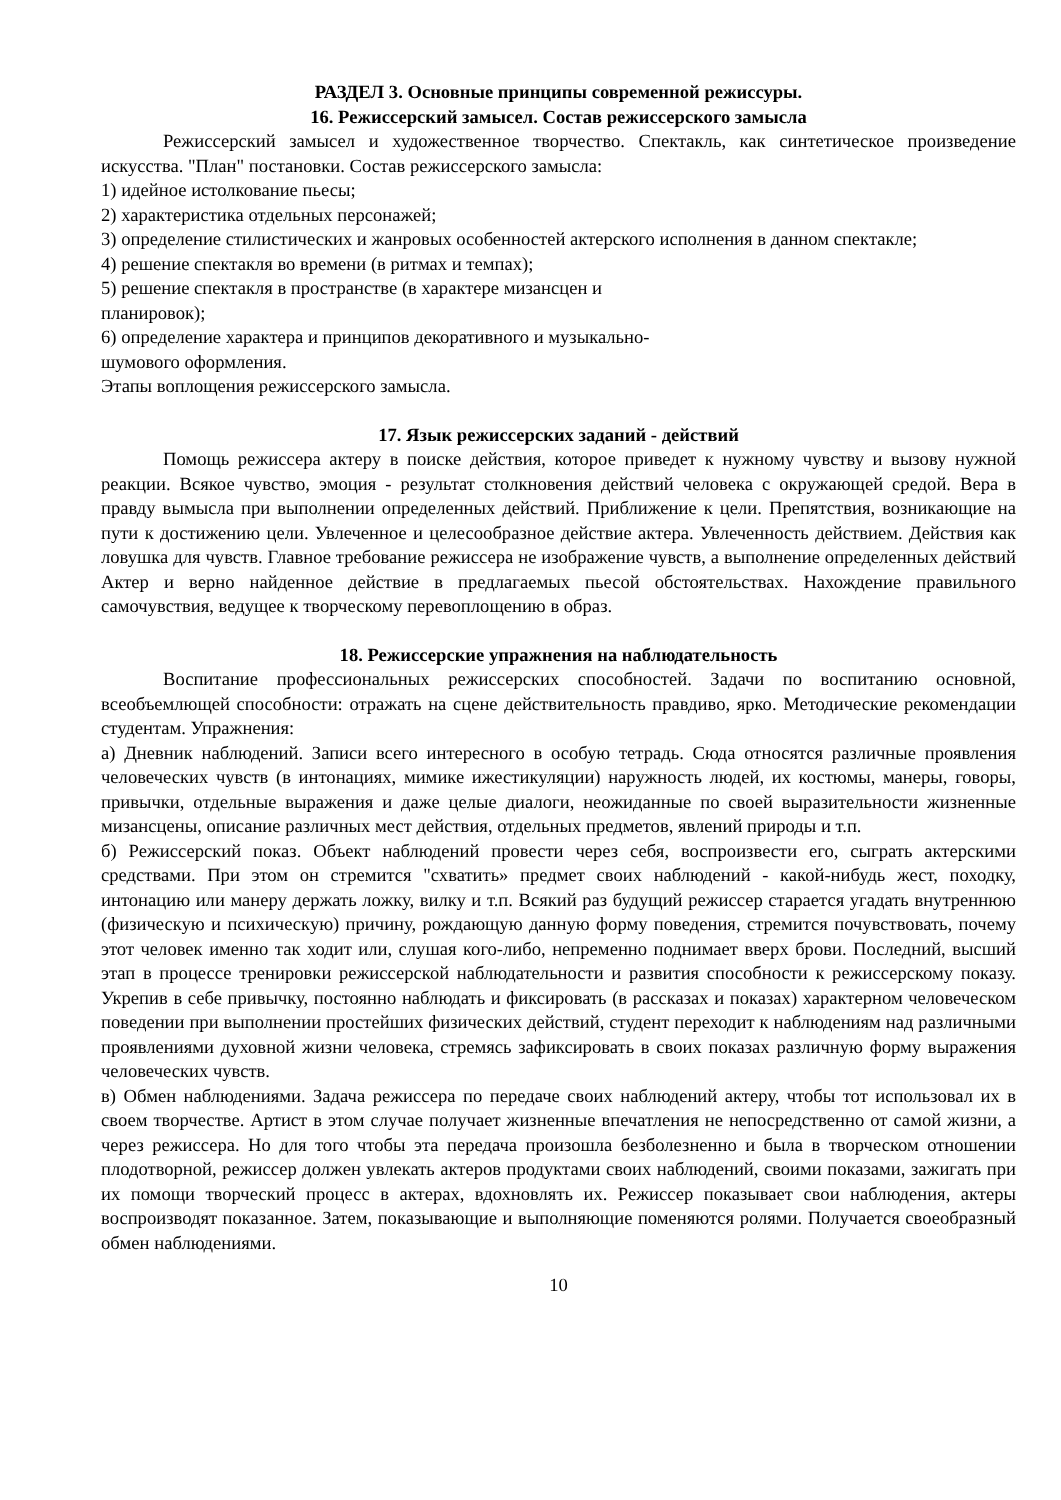РАЗДЕЛ 3. Основные принципы современной режиссуры.
16. Режиссерский замысел. Состав режиссерского замысла
Режиссерский замысел и художественное творчество. Спектакль, как синтетическое произведение искусства. "План" постановки. Состав режиссерского замысла:
1) идейное истолкование пьесы;
2) характеристика отдельных персонажей;
3) определение стилистических и жанровых особенностей актерского исполнения в данном спектакле;
4) решение спектакля во времени (в ритмах и темпах);
5) решение спектакля в пространстве (в характере мизансцен и
планировок);
6) определение характера и принципов декоративного и музыкально-
шумового оформления.
Этапы воплощения режиссерского замысла.
17. Язык режиссерских заданий - действий
Помощь режиссера актеру в поиске действия, которое приведет к нужному чувству и вызову нужной реакции. Всякое чувство, эмоция - результат столкновения действий человека с окружающей средой. Вера в правду вымысла при выполнении определенных действий. Приближение к цели. Препятствия, возникающие на пути к достижению цели. Увлеченное и целесообразное действие актера. Увлеченность действием. Действия как ловушка для чувств. Главное требование режиссера не изображение чувств, а выполнение определенных действий Актер и верно найденное действие в предлагаемых пьесой обстоятельствах. Нахождение правильного самочувствия, ведущее к творческому перевоплощению в образ.
18. Режиссерские упражнения на наблюдательность
Воспитание профессиональных режиссерских способностей. Задачи по воспитанию основной, всеобъемлющей способности: отражать на сцене действительность правдиво, ярко. Методические рекомендации студентам. Упражнения:
а) Дневник наблюдений. Записи всего интересного в особую тетрадь. Сюда относятся различные проявления человеческих чувств (в интонациях, мимике ижестикуляции) наружность людей, их костюмы, манеры, говоры, привычки, отдельные выражения и даже целые диалоги, неожиданные по своей выразительности жизненные мизансцены, описание различных мест действия, отдельных предметов, явлений природы и т.п.
б) Режиссерский показ. Объект наблюдений провести через себя, воспроизвести его, сыграть актерскими средствами. При этом он стремится "схватить» предмет своих наблюдений - какой-нибудь жест, походку, интонацию или манеру держать ложку, вилку и т.п. Всякий раз будущий режиссер старается угадать внутреннюю (физическую и психическую) причину, рождающую данную форму поведения, стремится почувствовать, почему этот человек именно так ходит или, слушая кого-либо, непременно поднимает вверх брови. Последний, высший этап в процессе тренировки режиссерской наблюдательности и развития способности к режиссерскому показу. Укрепив в себе привычку, постоянно наблюдать и фиксировать (в рассказах и показах) характерном человеческом поведении при выполнении простейших физических действий, студент переходит к наблюдениям над различными проявлениями духовной жизни человека, стремясь зафиксировать в своих показах различную форму выражения человеческих чувств.
в) Обмен наблюдениями. Задача режиссера по передаче своих наблюдений актеру, чтобы тот использовал их в своем творчестве. Артист в этом случае получает жизненные впечатления не непосредственно от самой жизни, а через режиссера. Но для того чтобы эта передача произошла безболезненно и была в творческом отношении плодотворной, режиссер должен увлекать актеров продуктами своих наблюдений, своими показами, зажигать при их помощи творческий процесс в актерах, вдохновлять их. Режиссер показывает свои наблюдения, актеры воспроизводят показанное. Затем, показывающие и выполняющие поменяются ролями. Получается своеобразный обмен наблюдениями.
10